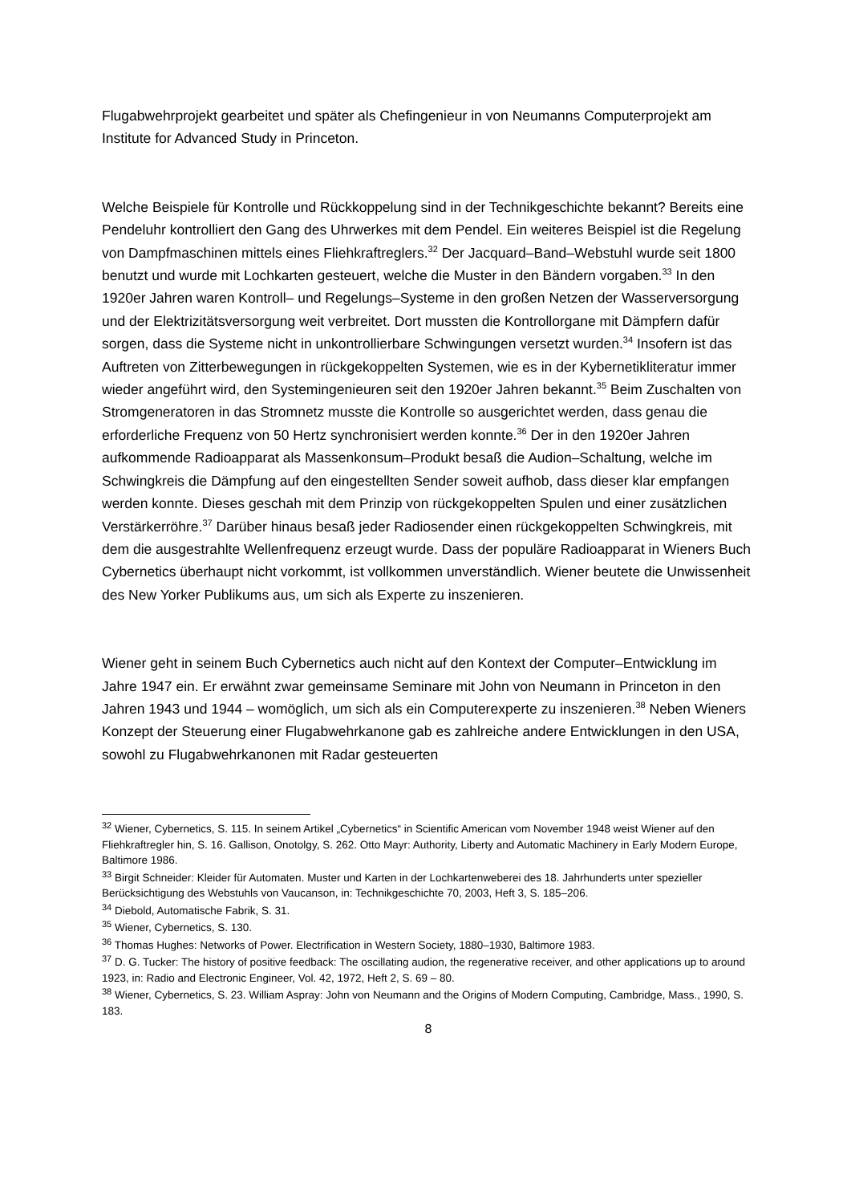Flugabwehrprojekt gearbeitet und später als Chefingenieur in von Neumanns Computerprojekt am Institute for Advanced Study in Princeton.
Welche Beispiele für Kontrolle und Rückkoppelung sind in der Technikgeschichte bekannt? Bereits eine Pendeluhr kontrolliert den Gang des Uhrwerkes mit dem Pendel. Ein weiteres Beispiel ist die Regelung von Dampfmaschinen mittels eines Fliehkraftreglers.<sup>32</sup> Der Jacquard–Band–Webstuhl wurde seit 1800 benutzt und wurde mit Lochkarten gesteuert, welche die Muster in den Bändern vorgaben.<sup>33</sup> In den 1920er Jahren waren Kontroll– und Regelungs–Systeme in den großen Netzen der Wasserversorgung und der Elektrizitätsversorgung weit verbreitet. Dort mussten die Kontrollorgane mit Dämpfern dafür sorgen, dass die Systeme nicht in unkontrollierbare Schwingungen versetzt wurden.<sup>34</sup> Insofern ist das Auftreten von Zitterbewegungen in rückgekoppelten Systemen, wie es in der Kybernetikliteratur immer wieder angeführt wird, den Systemingenieuren seit den 1920er Jahren bekannt.<sup>35</sup> Beim Zuschalten von Stromgeneratoren in das Stromnetz musste die Kontrolle so ausgerichtet werden, dass genau die erforderliche Frequenz von 50 Hertz synchronisiert werden konnte.<sup>36</sup> Der in den 1920er Jahren aufkommende Radioapparat als Massenkonsum–Produkt besaß die Audion–Schaltung, welche im Schwingkreis die Dämpfung auf den eingestellten Sender soweit aufhob, dass dieser klar empfangen werden konnte. Dieses geschah mit dem Prinzip von rückgekoppelten Spulen und einer zusätzlichen Verstärkerröhre.<sup>37</sup> Darüber hinaus besaß jeder Radiosender einen rückgekoppelten Schwingkreis, mit dem die ausgestrahlte Wellenfrequenz erzeugt wurde. Dass der populäre Radioapparat in Wieners Buch Cybernetics überhaupt nicht vorkommt, ist vollkommen unverständlich. Wiener beutete die Unwissenheit des New Yorker Publikums aus, um sich als Experte zu inszenieren.
Wiener geht in seinem Buch Cybernetics auch nicht auf den Kontext der Computer–Entwicklung im Jahre 1947 ein. Er erwähnt zwar gemeinsame Seminare mit John von Neumann in Princeton in den Jahren 1943 und 1944 – womöglich, um sich als ein Computerexperte zu inszenieren.<sup>38</sup> Neben Wieners Konzept der Steuerung einer Flugabwehrkanone gab es zahlreiche andere Entwicklungen in den USA, sowohl zu Flugabwehrkanonen mit Radar gesteuerten
<sup>32</sup> Wiener, Cybernetics, S. 115. In seinem Artikel „Cybernetics“ in Scientific American vom November 1948 weist Wiener auf den Fliehkraftregler hin, S. 16. Gallison, Onotolgy, S. 262. Otto Mayr: Authority, Liberty and Automatic Machinery in Early Modern Europe, Baltimore 1986.
<sup>33</sup> Birgit Schneider: Kleider für Automaten. Muster und Karten in der Lochkartenweberei des 18. Jahrhunderts unter spezieller Berücksichtigung des Webstuhls von Vaucanson, in: Technikgeschichte 70, 2003, Heft 3, S. 185–206.
<sup>34</sup> Diebold, Automatische Fabrik, S. 31.
<sup>35</sup> Wiener, Cybernetics, S. 130.
<sup>36</sup> Thomas Hughes: Networks of Power. Electrification in Western Society, 1880–1930, Baltimore 1983.
<sup>37</sup> D. G. Tucker: The history of positive feedback: The oscillating audion, the regenerative receiver, and other applications up to around 1923, in: Radio and Electronic Engineer, Vol. 42, 1972, Heft 2, S. 69 – 80.
<sup>38</sup> Wiener, Cybernetics, S. 23. William Aspray: John von Neumann and the Origins of Modern Computing, Cambridge, Mass., 1990, S. 183.
8